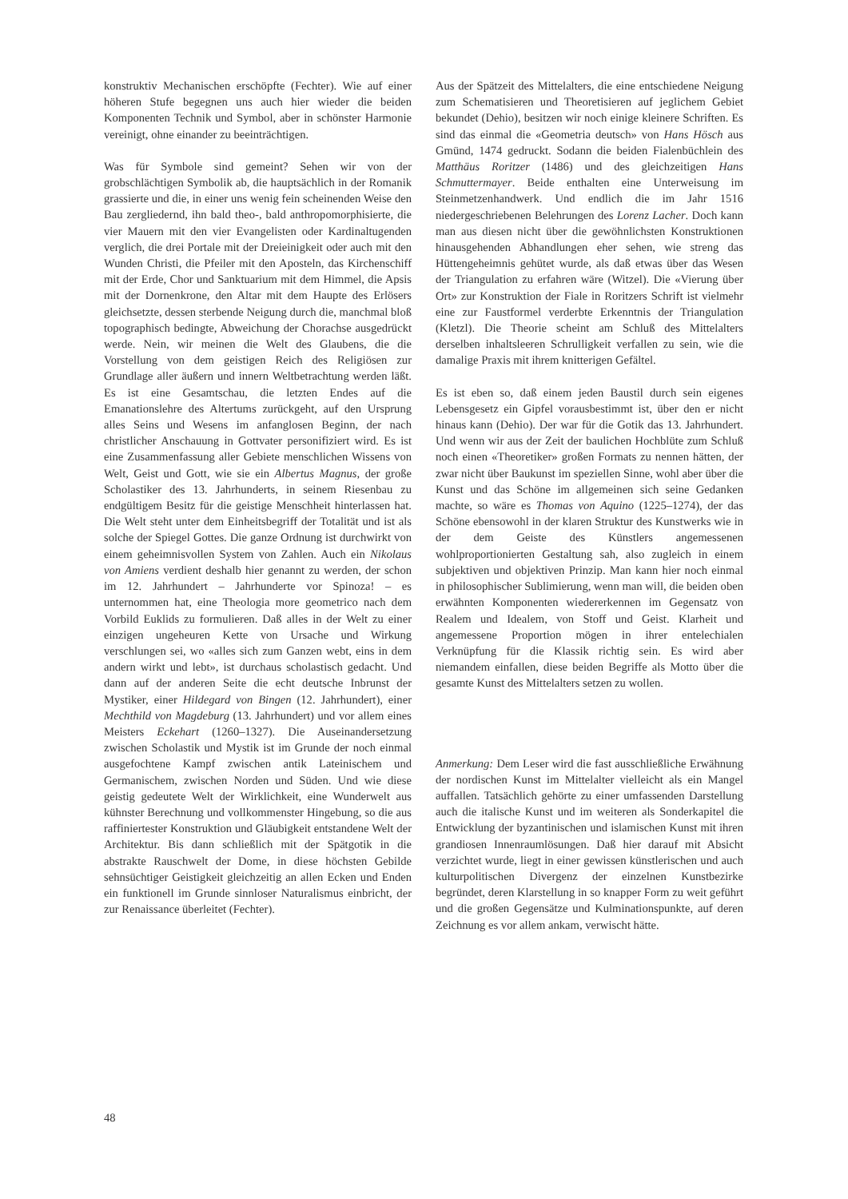konstruktiv Mechanischen erschöpfte (Fechter). Wie auf einer höheren Stufe begegnen uns auch hier wieder die beiden Komponenten Technik und Symbol, aber in schönster Harmonie vereinigt, ohne einander zu beeinträchtigen.
Was für Symbole sind gemeint? Sehen wir von der grobschlächtigen Symbolik ab, die hauptsächlich in der Romanik grassierte und die, in einer uns wenig fein scheinenden Weise den Bau zergliedernd, ihn bald theo-, bald anthropomorphisierte, die vier Mauern mit den vier Evangelisten oder Kardinaltugenden verglich, die drei Portale mit der Dreieinigkeit oder auch mit den Wunden Christi, die Pfeiler mit den Aposteln, das Kirchenschiff mit der Erde, Chor und Sanktuarium mit dem Himmel, die Apsis mit der Dornenkrone, den Altar mit dem Haupte des Erlösers gleichsetzte, dessen sterbende Neigung durch die, manchmal bloß topographisch bedingte, Abweichung der Chorachse ausgedrückt werde. Nein, wir meinen die Welt des Glaubens, die die Vorstellung von dem geistigen Reich des Religiösen zur Grundlage aller äußern und innern Weltbetrachtung werden läßt. Es ist eine Gesamtschau, die letzten Endes auf die Emanationslehre des Altertums zurückgeht, auf den Ursprung alles Seins und Wesens im anfanglosen Beginn, der nach christlicher Anschauung in Gottvater personifiziert wird. Es ist eine Zusammenfassung aller Gebiete menschlichen Wissens von Welt, Geist und Gott, wie sie ein Albertus Magnus, der große Scholastiker des 13. Jahrhunderts, in seinem Riesenbau zu endgültigem Besitz für die geistige Menschheit hinterlassen hat. Die Welt steht unter dem Einheitsbegriff der Totalität und ist als solche der Spiegel Gottes. Die ganze Ordnung ist durchwirkt von einem geheimnisvollen System von Zahlen. Auch ein Nikolaus von Amiens verdient deshalb hier genannt zu werden, der schon im 12. Jahrhundert – Jahrhunderte vor Spinoza! – es unternommen hat, eine Theologia more geometrico nach dem Vorbild Euklids zu formulieren. Daß alles in der Welt zu einer einzigen ungeheuren Kette von Ursache und Wirkung verschlungen sei, wo «alles sich zum Ganzen webt, eins in dem andern wirkt und lebt», ist durchaus scholastisch gedacht. Und dann auf der anderen Seite die echt deutsche Inbrunst der Mystiker, einer Hildegard von Bingen (12. Jahrhundert), einer Mechthild von Magdeburg (13. Jahrhundert) und vor allem eines Meisters Eckehart (1260–1327). Die Auseinandersetzung zwischen Scholastik und Mystik ist im Grunde der noch einmal ausgefochtene Kampf zwischen antik Lateinischem und Germanischem, zwischen Norden und Süden. Und wie diese geistig gedeutete Welt der Wirklichkeit, eine Wunderwelt aus kühnster Berechnung und vollkommenster Hingebung, so die aus raffiniertester Konstruktion und Gläubigkeit entstandene Welt der Architektur. Bis dann schließlich mit der Spätgotik in die abstrakte Rauschwelt der Dome, in diese höchsten Gebilde sehnsüchtiger Geistigkeit gleichzeitig an allen Ecken und Enden ein funktionell im Grunde sinnloser Naturalismus einbricht, der zur Renaissance überleitet (Fechter).
Aus der Spätzeit des Mittelalters, die eine entschiedene Neigung zum Schematisieren und Theoretisieren auf jeglichem Gebiet bekundet (Dehio), besitzen wir noch einige kleinere Schriften. Es sind das einmal die «Geometria deutsch» von Hans Hösch aus Gmünd, 1474 gedruckt. Sodann die beiden Fialenbüchlein des Matthäus Roritzer (1486) und des gleichzeitigen Hans Schmuttermayer. Beide enthalten eine Unterweisung im Steinmetzenhandwerk. Und endlich die im Jahr 1516 niedergeschriebenen Belehrungen des Lorenz Lacher. Doch kann man aus diesen nicht über die gewöhnlichsten Konstruktionen hinausgehenden Abhandlungen eher sehen, wie streng das Hüttengeheimnis gehütet wurde, als daß etwas über das Wesen der Triangulation zu erfahren wäre (Witzel). Die «Vierung über Ort» zur Konstruktion der Fiale in Roritzers Schrift ist vielmehr eine zur Faustformel verderbte Erkenntnis der Triangulation (Kletzl). Die Theorie scheint am Schluß des Mittelalters derselben inhaltsleeren Schrulligkeit verfallen zu sein, wie die damalige Praxis mit ihrem knitterigen Gefältel.
Es ist eben so, daß einem jeden Baustil durch sein eigenes Lebensgesetz ein Gipfel vorausbestimmt ist, über den er nicht hinaus kann (Dehio). Der war für die Gotik das 13. Jahrhundert. Und wenn wir aus der Zeit der baulichen Hochblüte zum Schluß noch einen «Theoretiker» großen Formats zu nennen hätten, der zwar nicht über Baukunst im speziellen Sinne, wohl aber über die Kunst und das Schöne im allgemeinen sich seine Gedanken machte, so wäre es Thomas von Aquino (1225–1274), der das Schöne ebensowohl in der klaren Struktur des Kunstwerks wie in der dem Geiste des Künstlers angemessenen wohlproportionierten Gestaltung sah, also zugleich in einem subjektiven und objektiven Prinzip. Man kann hier noch einmal in philosophischer Sublimierung, wenn man will, die beiden oben erwähnten Komponenten wiedererkennen im Gegensatz von Realem und Idealem, von Stoff und Geist. Klarheit und angemessene Proportion mögen in ihrer entelechialen Verknüpfung für die Klassik richtig sein. Es wird aber niemandem einfallen, diese beiden Begriffe als Motto über die gesamte Kunst des Mittelalters setzen zu wollen.
Anmerkung: Dem Leser wird die fast ausschließliche Erwähnung der nordischen Kunst im Mittelalter vielleicht als ein Mangel auffallen. Tatsächlich gehörte zu einer umfassenden Darstellung auch die italische Kunst und im weiteren als Sonderkapitel die Entwicklung der byzantinischen und islamischen Kunst mit ihren grandiosen Innenraumlösungen. Daß hier darauf mit Absicht verzichtet wurde, liegt in einer gewissen künstlerischen und auch kulturpolitischen Divergenz der einzelnen Kunstbezirke begründet, deren Klarstellung in so knapper Form zu weit geführt und die großen Gegensätze und Kulminationspunkte, auf deren Zeichnung es vor allem ankam, verwischt hätte.
48